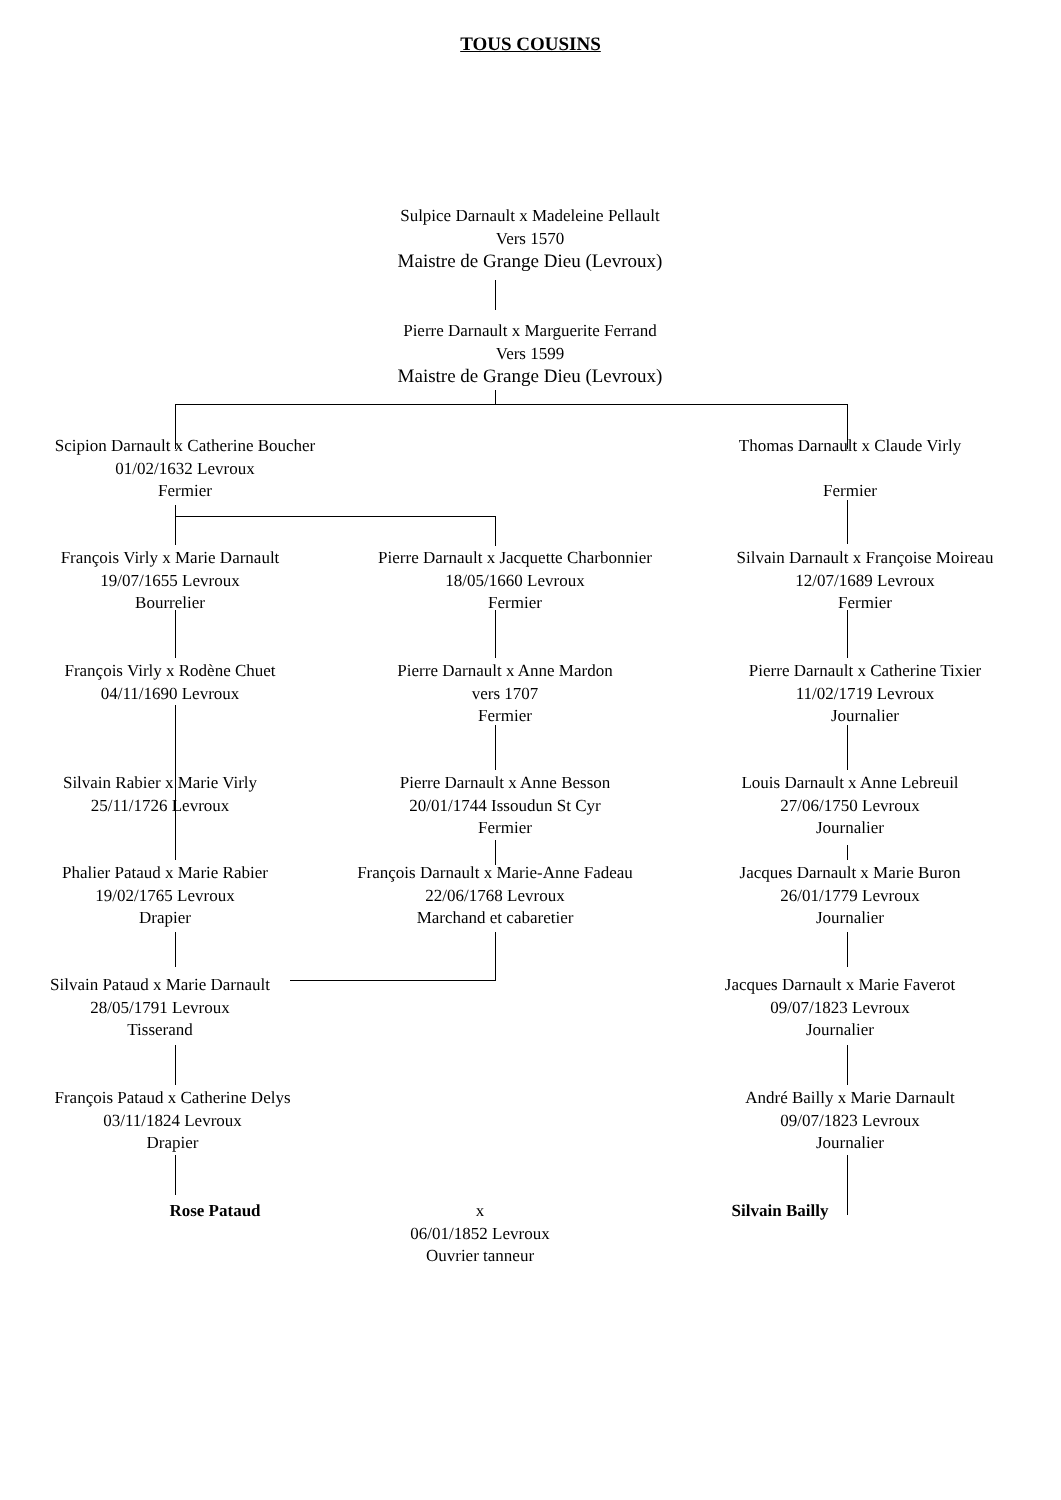TOUS COUSINS
Sulpice Darnault x Madeleine Pellault
Vers 1570
Maistre de Grange Dieu (Levroux)
Pierre Darnault x Marguerite Ferrand
Vers 1599
Maistre de Grange Dieu (Levroux)
Scipion Darnault x Catherine Boucher
01/02/1632 Levroux
Fermier
Thomas Darnault x Claude Virly
Fermier
François Virly x Marie Darnault
19/07/1655 Levroux
Bourrelier
Pierre Darnault x Jacquette Charbonnier
18/05/1660 Levroux
Fermier
Silvain Darnault x Françoise Moireau
12/07/1689 Levroux
Fermier
François Virly x Rodène Chuet
04/11/1690 Levroux
Pierre Darnault x Anne Mardon
vers 1707
Fermier
Pierre Darnault x Catherine Tixier
11/02/1719 Levroux
Journalier
Silvain Rabier x Marie Virly
25/11/1726 Levroux
Pierre Darnault x Anne Besson
20/01/1744 Issoudun St Cyr
Fermier
Louis Darnault x Anne Lebreuil
27/06/1750 Levroux
Journalier
Phalier Pataud x Marie Rabier
19/02/1765 Levroux
Drapier
François Darnault x Marie-Anne Fadeau
22/06/1768 Levroux
Marchand et cabaretier
Jacques Darnault x Marie Buron
26/01/1779 Levroux
Journalier
Silvain Pataud x Marie Darnault
28/05/1791 Levroux
Tisserand
Jacques Darnault x Marie Faverot
09/07/1823 Levroux
Journalier
François Pataud x Catherine Delys
03/11/1824 Levroux
Drapier
André Bailly x Marie Darnault
09/07/1823 Levroux
Journalier
Rose Pataud
x
06/01/1852 Levroux
Ouvrier tanneur
Silvain Bailly